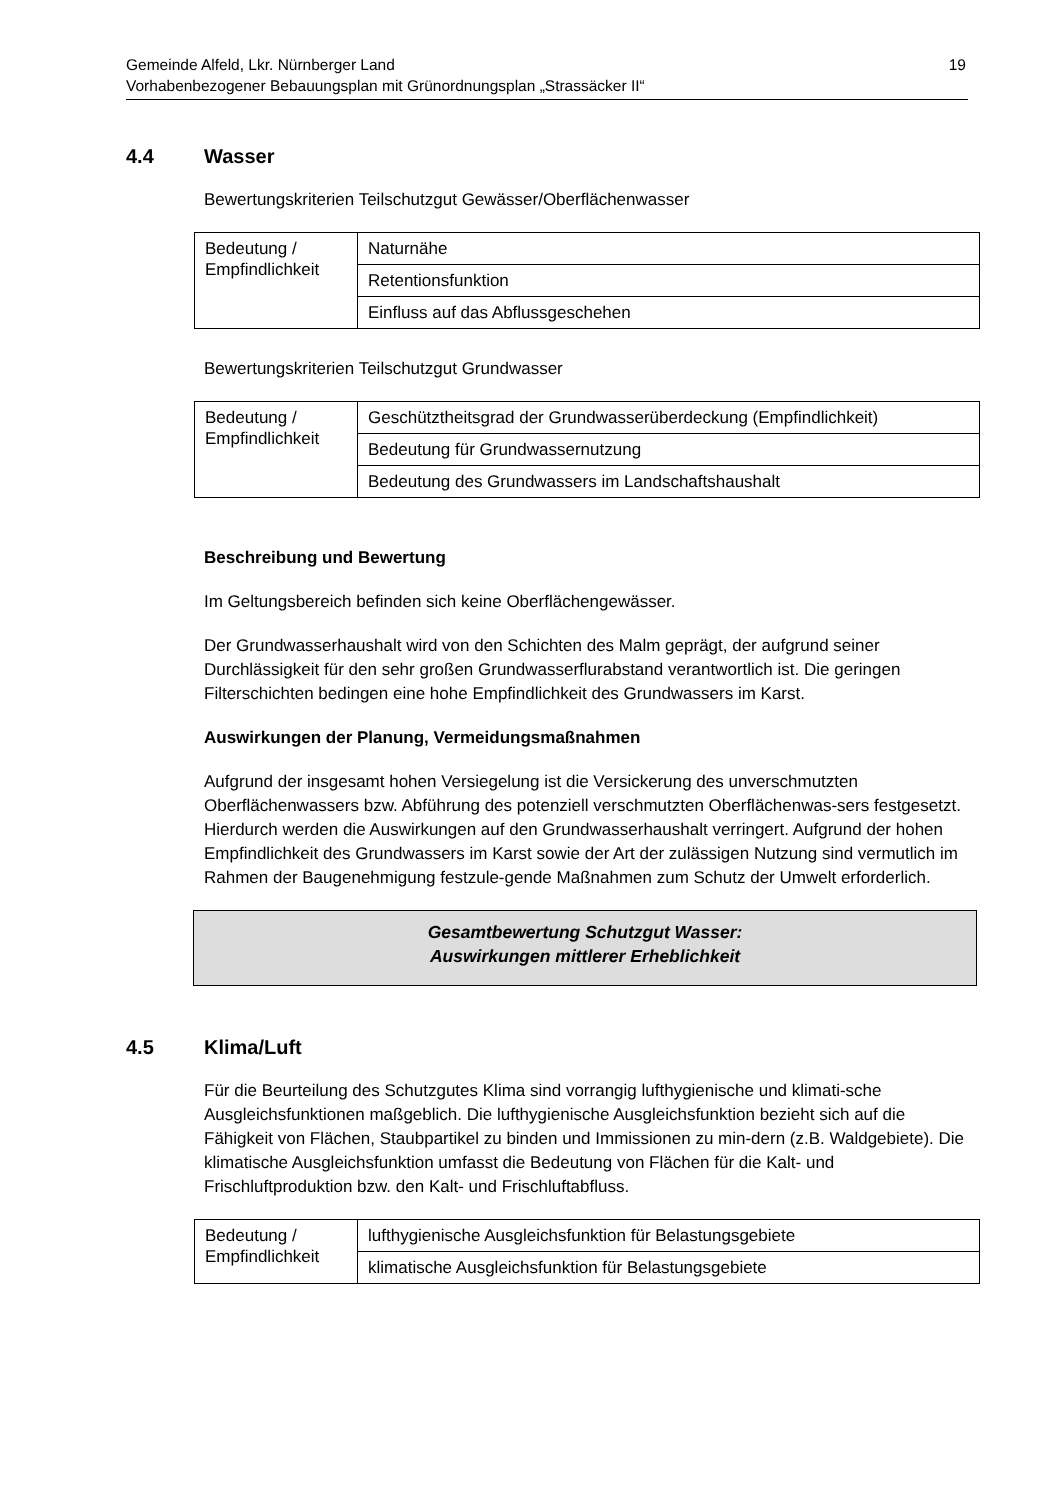Gemeinde Alfeld, Lkr. Nürnberger Land
Vorhabenbezogener Bebauungsplan mit Grünordnungsplan „Strassäcker II“19
4.4 Wasser
Bewertungskriterien Teilschutzgut Gewässer/Oberflächenwasser
| Bedeutung / Empfindlichkeit | Naturnähe |
| | Retentionsfunktion |
| | Einfluss auf das Abflussgeschehen |
Bewertungskriterien Teilschutzgut Grundwasser
| Bedeutung / Empfindlichkeit | Geschütztheitsgrad der Grundwasserüberdeckung (Empfindlichkeit) |
| | Bedeutung für Grundwassernutzung |
| | Bedeutung des Grundwassers im Landschaftshaushalt |
Beschreibung und Bewertung
Im Geltungsbereich befinden sich keine Oberflächengewässer.
Der Grundwasserhaushalt wird von den Schichten des Malm geprägt, der aufgrund seiner Durchlässigkeit für den sehr großen Grundwasserflurabstand verantwortlich ist. Die geringen Filterschichten bedingen eine hohe Empfindlichkeit des Grundwassers im Karst.
Auswirkungen der Planung, Vermeidungsmaßnahmen
Aufgrund der insgesamt hohen Versiegelung ist die Versickerung des unverschmutzten Oberflächenwassers bzw. Abführung des potenziell verschmutzten Oberflächenwas-sers festgesetzt. Hierdurch werden die Auswirkungen auf den Grundwasserhaushalt verringert. Aufgrund der hohen Empfindlichkeit des Grundwassers im Karst sowie der Art der zulässigen Nutzung sind vermutlich im Rahmen der Baugenehmigung festzule-gende Maßnahmen zum Schutz der Umwelt erforderlich.
Gesamtbewertung Schutzgut Wasser:
Auswirkungen mittlerer Erheblichkeit
4.5 Klima/Luft
Für die Beurteilung des Schutzgutes Klima sind vorrangig lufthygienische und klimati-sche Ausgleichsfunktionen maßgeblich. Die lufthygienische Ausgleichsfunktion bezieht sich auf die Fähigkeit von Flächen, Staubpartikel zu binden und Immissionen zu min-dern (z.B. Waldgebiete). Die klimatische Ausgleichsfunktion umfasst die Bedeutung von Flächen für die Kalt- und Frischluftproduktion bzw. den Kalt- und Frischluftabfluss.
| Bedeutung / Empfindlichkeit | lufthygienische Ausgleichsfunktion für Belastungsgebiete |
| | klimatische Ausgleichsfunktion für Belastungsgebiete |